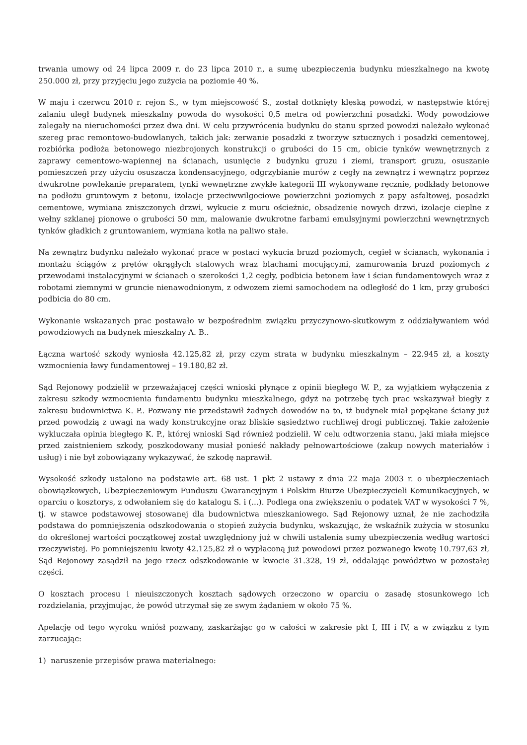trwania umowy od 24 lipca 2009 r. do 23 lipca 2010 r., a sumę ubezpieczenia budynku mieszkalnego na kwotę 250.000 zł, przy przyjęciu jego zużycia na poziomie 40 %.
W maju i czerwcu 2010 r. rejon S., w tym miejscowość S., został dotknięty klęską powodzi, w następstwie której zalaniu uległ budynek mieszkalny powoda do wysokości 0,5 metra od powierzchni posadzki. Wody powodziowe zalegały na nieruchomości przez dwa dni. W celu przywrócenia budynku do stanu sprzed powodzi należało wykonać szereg prac remontowo-budowlanych, takich jak: zerwanie posadzki z tworzyw sztucznych i posadzki cementowej, rozbiórka podłoża betonowego niezbrojonych konstrukcji o grubości do 15 cm, obicie tynków wewnętrznych z zaprawy cementowo-wapiennej na ścianach, usunięcie z budynku gruzu i ziemi, transport gruzu, osuszanie pomieszczeń przy użyciu osuszacza kondensacyjnego, odgrzybianie murów z cegły na zewnątrz i wewnątrz poprzez dwukrotne powlekanie preparatem, tynki wewnętrzne zwykłe kategorii III wykonywane ręcznie, podkłady betonowe na podłożu gruntowym z betonu, izolacje przeciwwilgociowe powierzchni poziomych z papy asfaltowej, posadzki cementowe, wymiana zniszczonych drzwi, wykucie z muru ościeżnic, obsadzenie nowych drzwi, izolacje cieplne z wełny szklanej pionowe o grubości 50 mm, malowanie dwukrotne farbami emulsyjnymi powierzchni wewnętrznych tynków gładkich z gruntowaniem, wymiana kotła na paliwo stałe.
Na zewnątrz budynku należało wykonać prace w postaci wykucia bruzd poziomych, cegieł w ścianach, wykonania i montażu ściągów z prętów okrągłych stalowych wraz blachami mocującymi, zamurowania bruzd poziomych z przewodami instalacyjnymi w ścianach o szerokości 1,2 cegły, podbicia betonem ław i ścian fundamentowych wraz z robotami ziemnymi w gruncie nienawodnionym, z odwozem ziemi samochodem na odległość do 1 km, przy grubości podbicia do 80 cm.
Wykonanie wskazanych prac postawało w bezpośrednim związku przyczynowo-skutkowym z oddziaływaniem wód powodziowych na budynek mieszkalny A. B..
Łączna wartość szkody wyniosła 42.125,82 zł, przy czym strata w budynku mieszkalnym – 22.945 zł, a koszty wzmocnienia ławy fundamentowej – 19.180,82 zł.
Sąd Rejonowy podzielił w przeważającej części wnioski płynące z opinii biegłego W. P., za wyjątkiem wyłączenia z zakresu szkody wzmocnienia fundamentu budynku mieszkalnego, gdyż na potrzebę tych prac wskazywał biegły z zakresu budownictwa K. P.. Pozwany nie przedstawił żadnych dowodów na to, iż budynek miał popękane ściany już przed powodzią z uwagi na wady konstrukcyjne oraz bliskie sąsiedztwo ruchliwej drogi publicznej. Takie założenie wykluczała opinia biegłego K. P., której wnioski Sąd również podzielił. W celu odtworzenia stanu, jaki miała miejsce przed zaistnieniem szkody, poszkodowany musiał ponieść nakłady pełnowartościowe (zakup nowych materiałów i usług) i nie był zobowiązany wykazywać, że szkodę naprawił.
Wysokość szkody ustalono na podstawie art. 68 ust. 1 pkt 2 ustawy z dnia 22 maja 2003 r. o ubezpieczeniach obowiązkowych, Ubezpieczeniowym Funduszu Gwarancyjnym i Polskim Biurze Ubezpieczycieli Komunikacyjnych, w oparciu o kosztorys, z odwołaniem się do katalogu S. i (...). Podlega ona zwiększeniu o podatek VAT w wysokości 7 %, tj. w stawce podstawowej stosowanej dla budownictwa mieszkaniowego. Sąd Rejonowy uznał, że nie zachodziła podstawa do pomniejszenia odszkodowania o stopień zużycia budynku, wskazując, że wskaźnik zużycia w stosunku do określonej wartości początkowej został uwzględniony już w chwili ustalenia sumy ubezpieczenia według wartości rzeczywistej. Po pomniejszeniu kwoty 42.125,82 zł o wypłaconą już powodowi przez pozwanego kwotę 10.797,63 zł, Sąd Rejonowy zasądził na jego rzecz odszkodowanie w kwocie 31.328, 19 zł, oddalając powództwo w pozostałej części.
O kosztach procesu i nieuiszczonych kosztach sądowych orzeczono w oparciu o zasadę stosunkowego ich rozdzielania, przyjmując, że powód utrzymał się ze swym żądaniem w około 75 %.
Apelację od tego wyroku wniósł pozwany, zaskarżając go w całości w zakresie pkt I, III i IV, a w związku z tym zarzucając:
1) naruszenie przepisów prawa materialnego: